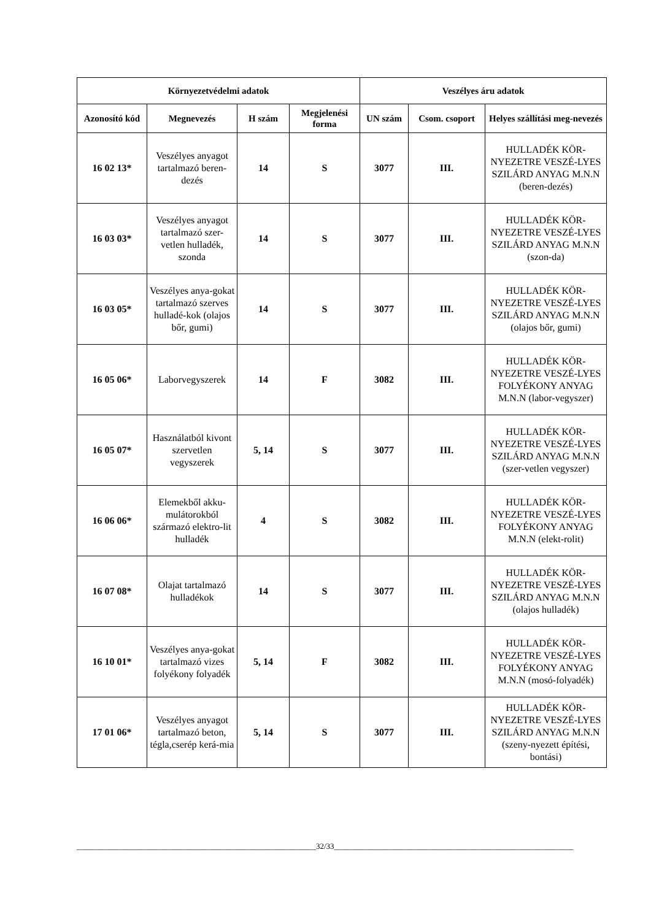| Környezetvédelmi adatok | | | | Veszélyes áru adatok | | |
| --- | --- | --- | --- | --- | --- | --- |
| Azonosító kód | Megnevezés | H szám | Megjelenési forma | UN szám | Csom. csoport | Helyes szállítási meg-nevezés |
| 16 02 13* | Veszélyes anyagot tartalmazó beren-dezés | 14 | S | 3077 | III. | HULLADÉK KÖR-NYEZETRE VESZÉ-LYES SZILÁRD ANYAG M.N.N (beren-dezés) |
| 16 03 03* | Veszélyes anyagot tartalmazó szer-vetlen hulladék, szonda | 14 | S | 3077 | III. | HULLADÉK KÖR-NYEZETRE VESZÉ-LYES SZILÁRD ANYAG M.N.N (szon-da) |
| 16 03 05* | Veszélyes anya-gokat tartalmazó szerves hulladé-kok (olajos bőr, gumi) | 14 | S | 3077 | III. | HULLADÉK KÖR-NYEZETRE VESZÉ-LYES SZILÁRD ANYAG M.N.N (olajos bőr, gumi) |
| 16 05 06* | Laborvegyszerek | 14 | F | 3082 | III. | HULLADÉK KÖR-NYEZETRE VESZÉ-LYES FOLYÉKONY ANYAG M.N.N (labor-vegyszer) |
| 16 05 07* | Használatból kivont szervetlen vegyszerek | 5, 14 | S | 3077 | III. | HULLADÉK KÖR-NYEZETRE VESZÉ-LYES SZILÁRD ANYAG M.N.N (szer-vetlen vegyszer) |
| 16 06 06* | Elemekből akku-mulátorokból származó elektro-lit hulladék | 4 | S | 3082 | III. | HULLADÉK KÖR-NYEZETRE VESZÉ-LYES FOLYÉKONY ANYAG M.N.N (elekt-rolit) |
| 16 07 08* | Olajat tartalmazó hulladékok | 14 | S | 3077 | III. | HULLADÉK KÖR-NYEZETRE VESZÉ-LYES SZILÁRD ANYAG M.N.N (olajos hulladék) |
| 16 10 01* | Veszélyes anya-gokat tartalmazó vizes folyékony folyadék | 5, 14 | F | 3082 | III. | HULLADÉK KÖR-NYEZETRE VESZÉ-LYES FOLYÉKONY ANYAG M.N.N (mosó-folyadék) |
| 17 01 06* | Veszélyes anyagot tartalmazó beton, tégla,cserép kerá-mia | 5, 14 | S | 3077 | III. | HULLADÉK KÖR-NYEZETRE VESZÉ-LYES SZILÁRD ANYAG M.N.N (szeny-nyezett építési, bontási) |
____________________________________________________________32/33____________________________________________________________